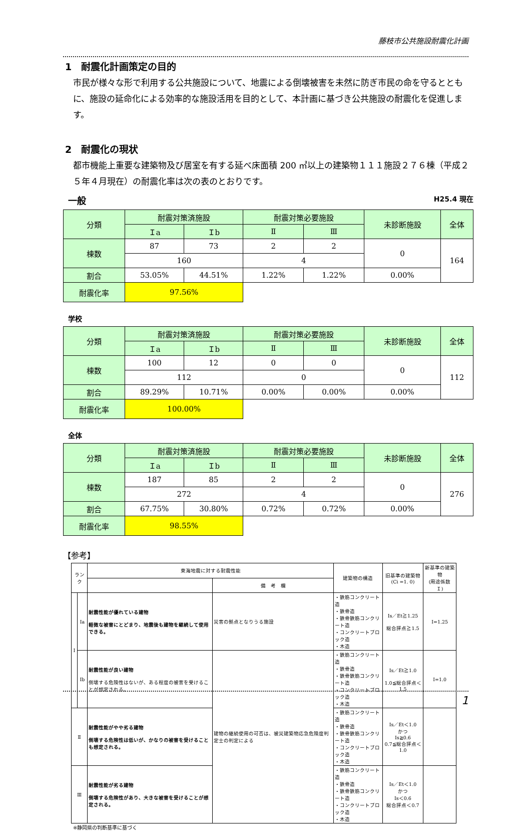藤枝市公共施設耐震化計画
1　耐震化計画策定の目的
市民が様々な形で利用する公共施設について、地震による倒壊被害を未然に防ぎ市民の命を守るとともに、施設の延命化による効率的な施設活用を目的として、本計画に基づき公共施設の耐震化を促進します。
2　耐震化の現状
都市機能上重要な建築物及び居室を有する延べ床面積 200 ㎡以上の建築物１１１施設２７６棟（平成２５年４月現在）の耐震化率は次の表のとおりです。
一般 H25.4 現在
| 分類 | 耐震対策済施設 | | 耐震対策必要施設 | | 未診断施設 | 全体 |
| --- | --- | --- | --- | --- | --- | --- |
| | Ｉa | Ｉb | Ⅱ | Ⅲ | | |
| 棟数 | 87 | 73 | 2 | 2 | 0 | 164 |
| | 160 | | 4 | | | |
| 割合 | 53.05% | 44.51% | 1.22% | 1.22% | 0.00% | |
| 耐震化率 | 97.56% | | | | | |
学校
| 分類 | 耐震対策済施設 | | 耐震対策必要施設 | | 未診断施設 | 全体 |
| --- | --- | --- | --- | --- | --- | --- |
| | Ｉa | Ｉb | Ⅱ | Ⅲ | | |
| 棟数 | 100 | 12 | 0 | 0 | 0 | 112 |
| | 112 | | 0 | | | |
| 割合 | 89.29% | 10.71% | 0.00% | 0.00% | 0.00% | |
| 耐震化率 | 100.00% | | | | | |
全体
| 分類 | 耐震対策済施設 | | 耐震対策必要施設 | | 未診断施設 | 全体 |
| --- | --- | --- | --- | --- | --- | --- |
| | Ｉa | Ｉb | Ⅱ | Ⅲ | | |
| 棟数 | 187 | 85 | 2 | 2 | 0 | 276 |
| | 272 | | 4 | | | |
| 割合 | 67.75% | 30.80% | 0.72% | 0.72% | 0.00% | |
| 耐震化率 | 98.55% | | | | | |
【参考】
| ランク | | 東海地震に対する耐震性能 | | 建築物の構造 | 旧基準の建築物 (Ci =1. 0) | 新基準の建築物 (用途係数 Ｉ) |
| | | | 備 考 欄 | | | |
| Ⅰ | Ia | 耐震性能が優れている建物 軽微な被害にとどまり、地震後も建物を継続して使用できる。 | 災害の拠点となりうる施設 | ・鉄筋コンクリート造 ・鉄骨造 ・鉄骨鉄筋コンクリート造 ・コンクリートブロック造 ・木造 | Is／Et≧1.25 総合評点≧1.5 | I=1.25 |
| | Ib | 耐震性能が良い建物 倒壊する危険性はないが、ある程度の被害を受けることが想定される。 | 建物の継続使用の可否は、被災建築物応急危険度判定士の判定による | ・鉄筋コンクリート造 ・鉄骨造 ・鉄骨鉄筋コンクリート造 ・コンクリートブロック造 ・木造 | Is／Et≧1.0 1.0≦総合評点＜1.5 | I=1.0 |
| Ⅱ | | 耐震性能がやや劣る建物 倒壊する危険性は低いが、かなりの被害を受けることも想定される。 | | ・鉄筋コンクリート造 ・鉄骨造 ・鉄骨鉄筋コンクリート造 ・コンクリートブロック造 ・木造 | Is／Et＜1.0 かつ Is≧0.6 0.7≦総合評点＜1.0 | |
| Ⅲ | | 耐震性能が劣る建物 倒壊する危険性があり、大きな被害を受けることが想定される。 | | ・鉄筋コンクリート造 ・鉄骨造 ・鉄骨鉄筋コンクリート造 ・コンクリートブロック造 ・木造 | Is／Et＜1.0 かつ Is＜0.6 総合評点＜0.7 | |
※静岡県の判断基準に基づく
1